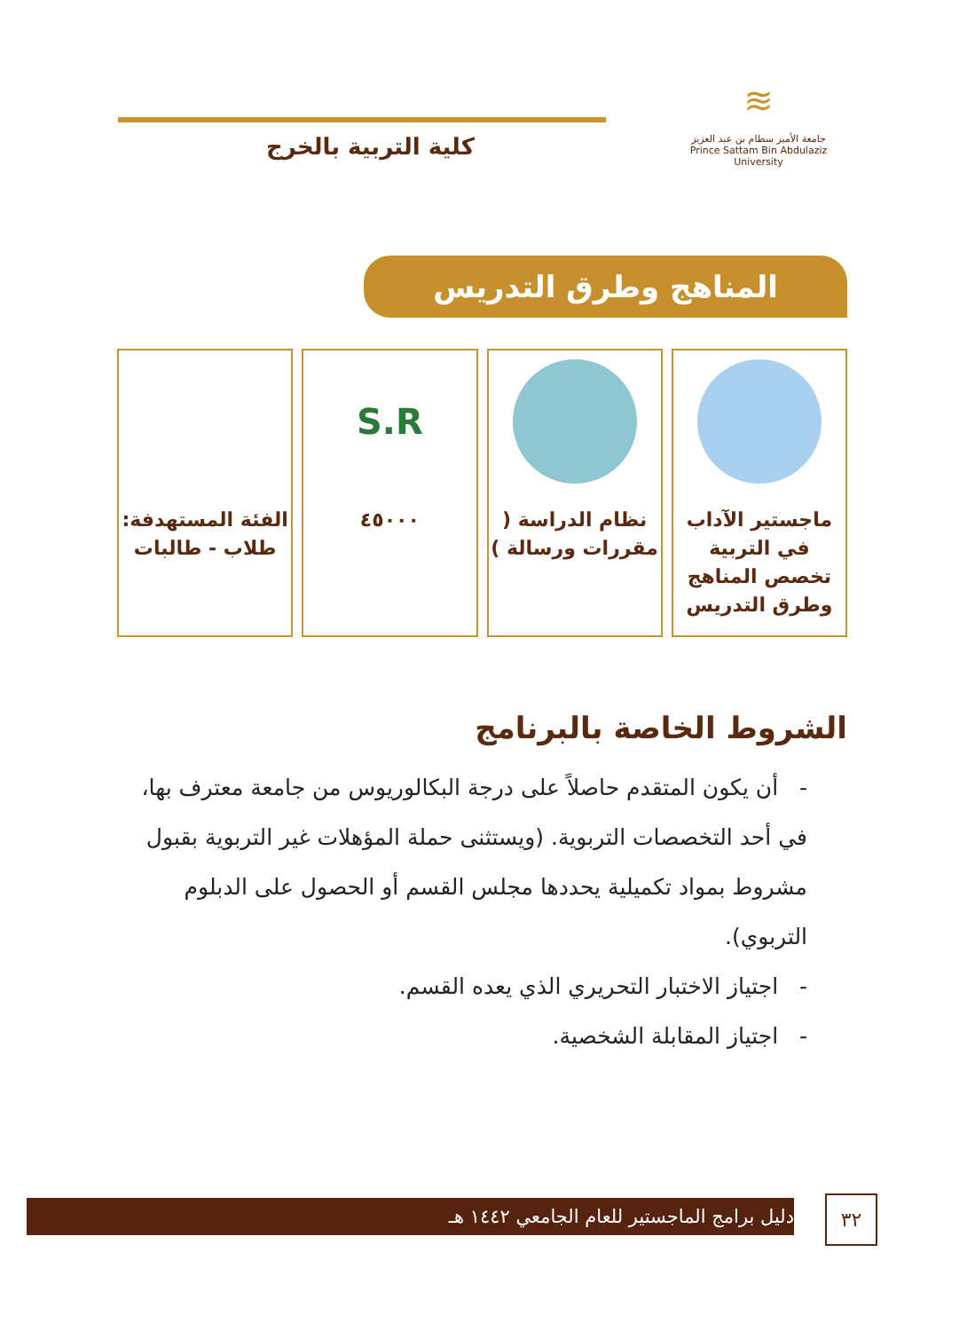≋
جامعة الأمير سطام بن عبد العزيز
Prince Sattam Bin Abdulaziz University
كلية التربية بالخرج
المناهج وطرق التدريس
ماجستير الآداب في التربية تخصص المناهج وطرق التدريس
نظام الدراسة ( مقررات ورسالة )
S.R
٤٥٠٠٠
الفئة المستهدفة: طلاب - طالبات
الشروط الخاصة بالبرنامج
- أن يكون المتقدم حاصلاً على درجة البكالوريوس من جامعة معترف بها، في أحد التخصصات التربوية. (ويستثنى حملة المؤهلات غير التربوية بقبول مشروط بمواد تكميلية يحددها مجلس القسم أو الحصول على الدبلوم التربوي).
- اجتياز الاختبار التحريري الذي يعده القسم.
- اجتياز المقابلة الشخصية.
دليل برامج الماجستير للعام الجامعي ١٤٤٢ هـ ٣٢